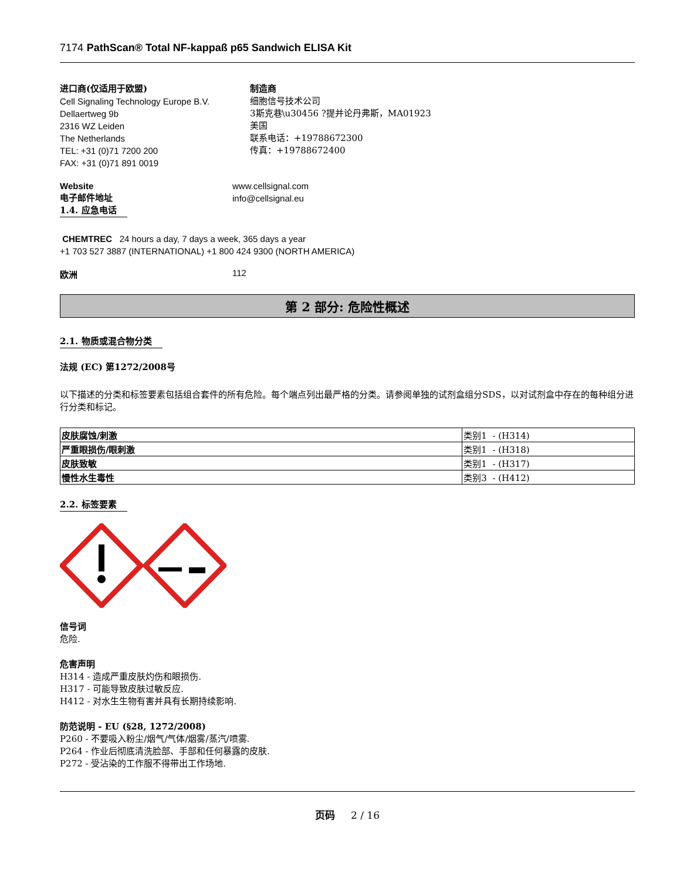7174 PathScan® Total NF-kappaß p65 Sandwich ELISA Kit
进口商(仅适用于欧盟)
Cell Signaling Technology Europe B.V.
Dellaertweg 9b
2316 WZ Leiden
The Netherlands
TEL: +31 (0)71 7200 200
FAX: +31 (0)71 891 0019
制造商
细胞信号技术公司
3斯克巷\u30456 ?提并论丹弗斯，MA01923
美国
联系电话：+19788672300
传真：+19788672400
Website
电子邮件地址
www.cellsignal.com
info@cellsignal.eu
1.4. 应急电话
CHEMTREC 24 hours a day, 7 days a week, 365 days a year
+1 703 527 3887 (INTERNATIONAL) +1 800 424 9300 (NORTH AMERICA)
欧洲 112
第 2 部分: 危险性概述
2.1. 物质或混合物分类
法规 (EC) 第1272/2008号
以下描述的分类和标签要素包括组合套件的所有危险。每个端点列出最严格的分类。请参阅单独的试剂盒组分SDS，以对试剂盒中存在的每种组分进行分类和标记。
| 皮肤腐蚀/刺激 | 类别1 - (H314) |
| 严重眼损伤/眼刺激 | 类别1 - (H318) |
| 皮肤致敏 | 类别1 - (H317) |
| 慢性水生毒性 | 类别3 - (H412) |
2.2. 标签要素
信号词
危险.
危害声明
H314 - 造成严重皮肤灼伤和眼损伤.
H317 - 可能导致皮肤过敏反应.
H412 - 对水生生物有害并具有长期持续影响.
防范说明 - EU (§28, 1272/2008)
P260 - 不要吸入粉尘/烟气/气体/烟雾/蒸汽/喷雾.
P264 - 作业后彻底清洗脸部、手部和任何暴露的皮肤.
P272 - 受沾染的工作服不得带出工作场地.
页码 2 / 16